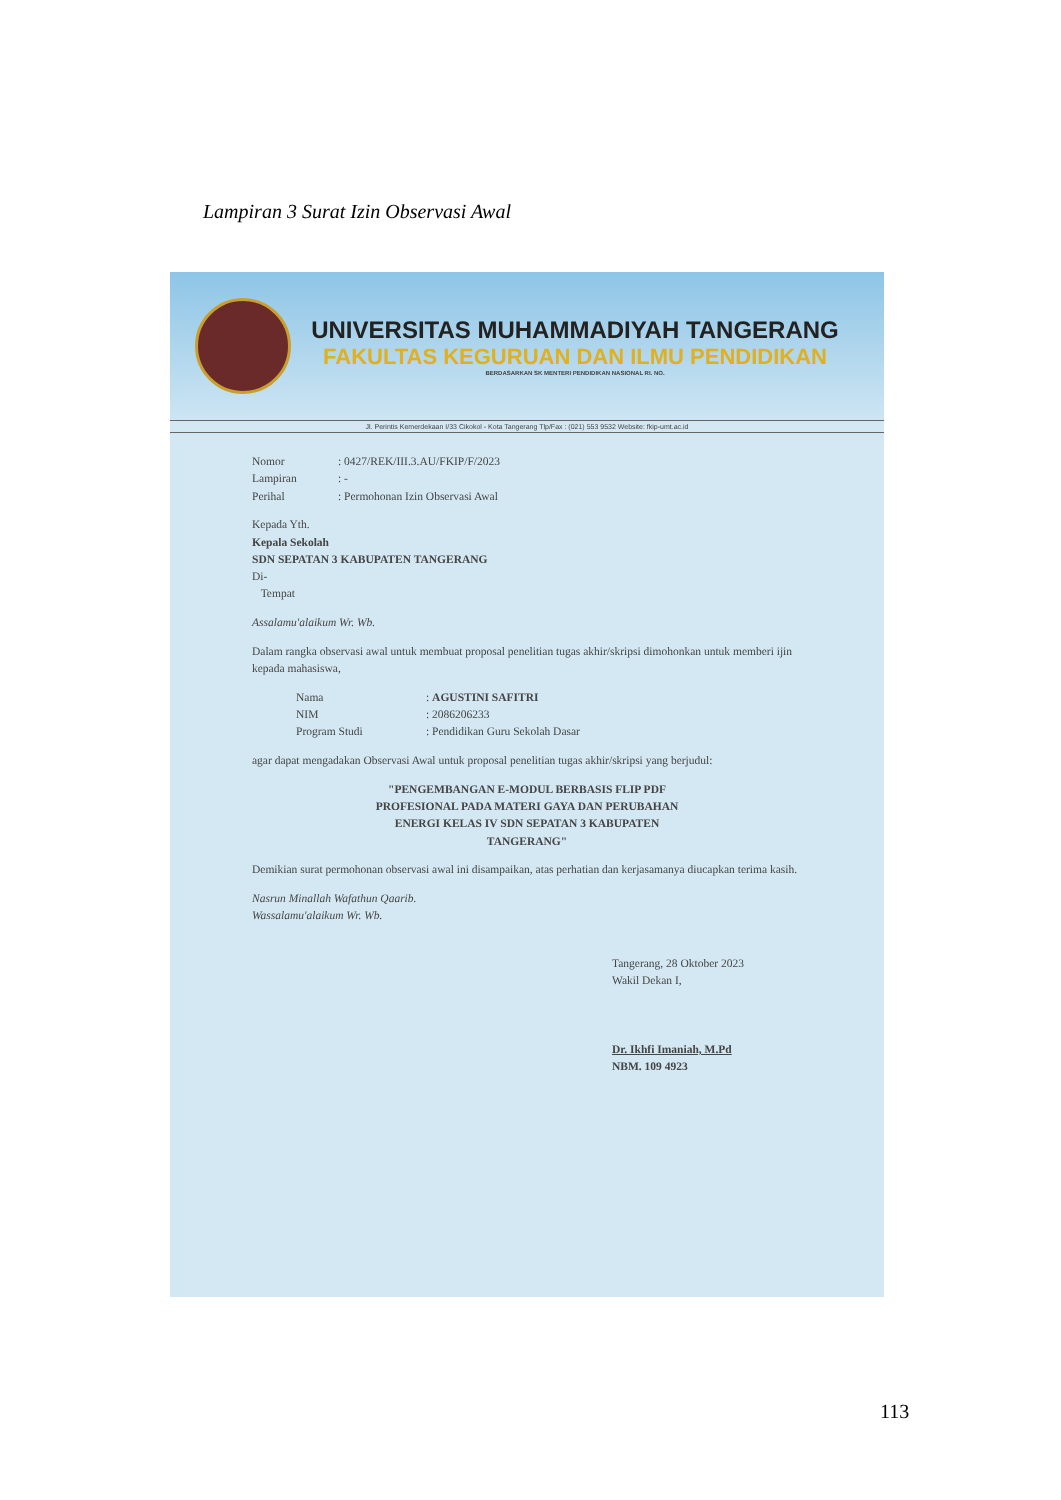Lampiran 3 Surat Izin Observasi Awal
UNIVERSITAS MUHAMMADIYAH TANGERANG
FAKULTAS KEGURUAN DAN ILMU PENDIDIKAN
BERDASARKAN SK MENTERI PENDIDIKAN NASIONAL RI. NO.
Jl. Perintis Kemerdekaan I/33 Cikokol - Kota Tangerang Tlp/Fax : (021) 553 9532 Website: fkip-umt.ac.id
Nomor: 0427/REK/III.3.AU/FKIP/F/2023
Lampiran: -
Perihal: Permohonan Izin Observasi Awal
Kepada Yth.
Kepala Sekolah
SDN SEPATAN 3 KABUPATEN TANGERANG
Di-
Tempat
Assalamu'alaikum Wr. Wb.
Dalam rangka observasi awal untuk membuat proposal penelitian tugas akhir/skripsi dimohonkan untuk memberi ijin kepada mahasiswa,
Nama: AGUSTINI SAFITRI
NIM: 2086206233
Program Studi: Pendidikan Guru Sekolah Dasar
agar dapat mengadakan Observasi Awal untuk proposal penelitian tugas akhir/skripsi yang berjudul:
"PENGEMBANGAN E-MODUL BERBASIS FLIP PDF
PROFESIONAL PADA MATERI GAYA DAN PERUBAHAN
ENERGI KELAS IV SDN SEPATAN 3 KABUPATEN
TANGERANG"
Demikian surat permohonan observasi awal ini disampaikan, atas perhatian dan kerjasamanya diucapkan terima kasih.
Nasrun Minallah Wafathun Qaarib.
Wassalamu'alaikum Wr. Wb.
Tangerang, 28 Oktober 2023
Wakil Dekan I,
Dr. Ikhfi Imaniah, M.Pd
NBM. 109 4923
113